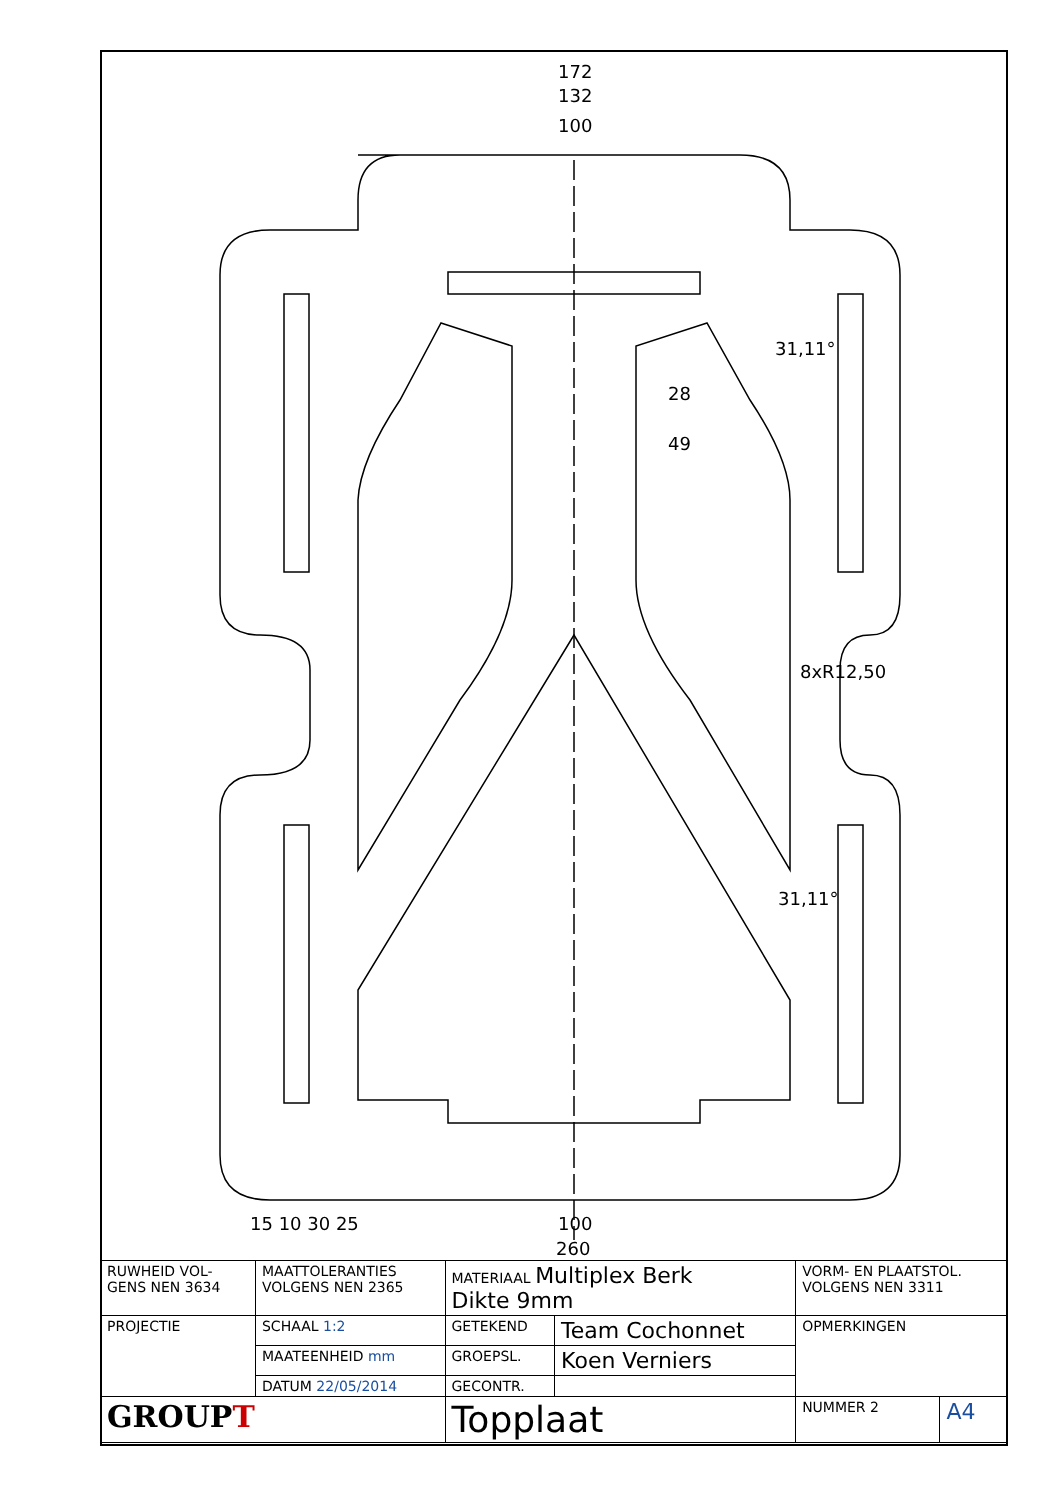172
132
100
100
260
15 10 30 25
28
49
31,11°
31,11°
8xR12,50
| RUWHEID VOL- GENS NEN 3634 | MAATTOLERANTIES VOLGENS NEN 2365 | MATERIAAL Multiplex Berk Dikte 9mm | | VORM- EN PLAATSTOL. VOLGENS NEN 3311 | |
| PROJECTIE | SCHAAL 1:2 | GETEKEND | Team Cochonnet | OPMERKINGEN | |
| | MAATEENHEID mm | GROEPSL. | Koen Verniers | | |
| | DATUM 22/05/2014 | GECONTR. | | | |
| GROUP T | | Topplaat | | NUMMER 2 | A4 |